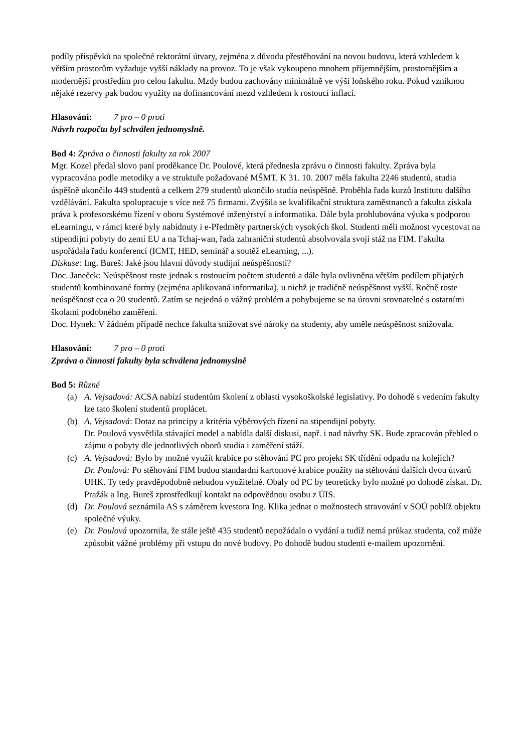podíly příspěvků na společné rektorátní útvary, zejména z důvodu přestěhování na novou budovu, která vzhledem k větším prostorům vyžaduje vyšší náklady na provoz. To je však vykoupeno mnohem příjemnějším, prostornějším a modernější prostředím pro celou fakultu. Mzdy budou zachovány minimálně ve výši loňského roku. Pokud vzniknou nějaké rezervy pak budou využity na dofinancování mezd vzhledem k rostoucí inflaci.
Hlasování: 7 pro – 0 proti
Návrh rozpočtu byl schválen jednomyslně.
Bod 4: Zpráva o činnosti fakulty za rok 2007
Mgr. Kozel předal slovo paní proděkance Dr. Poulové, která přednesla zprávu o činnosti fakulty. Zpráva byla vypracována podle metodiky a ve struktuře požadované MŠMT. K 31. 10. 2007 měla fakulta 2246 studentů, studia úspěšně ukončilo 449 studentů a celkem 279 studentů ukončilo studia neúspěšně. Proběhla řada kurzů Institutu dalšího vzdělávání. Fakulta spolupracuje s více než 75 firmami. Zvýšila se kvalifikační struktura zaměstnanců a fakulta získala práva k profesorskému řízení v oboru Systémové inženýrství a informatika. Dále byla prohlubována výuka s podporou eLearningu, v rámci které byly nabídnuty i e-Předměty partnerských vysokých škol. Studenti měli možnost vycestovat na stipendijní pobyty do zemí EU a na Tchaj-wan, řada zahraniční studentů absolvovala svoji stáž na FIM. Fakulta uspořádala řadu konferencí (ICMT, HED, seminář a soutěž eLearning, ...).
Diskuse: Ing. Bureš: Jaké jsou hlavní důvody studijní neúspěšnosti?
Doc. Janeček: Neúspěšnost roste jednak s rostoucím počtem studentů a dále byla ovlivněna větším podílem přijatých studentů kombinované formy (zejména aplikovaná informatika), u nichž je tradičně neúspěšnost vyšší. Ročně roste neúspěšnost cca o 20 studentů. Zatím se nejedná o vážný problém a pohybujeme se na úrovni srovnatelné s ostatními školami podobného zaměření.
Doc. Hynek: V žádném případě nechce fakulta snižovat své nároky na studenty, aby uměle neúspěšnost snižovala.
Hlasování: 7 pro – 0 proti
Zpráva o činnosti fakulty byla schválena jednomyslně
Bod 5: Různé
(a) A. Vejsadová: ACSA nabízí studentům školení z oblasti vysokoškolské legislativy. Po dohodě s vedením fakulty lze tato školení studentů proplácet.
(b) A. Vejsadová: Dotaz na principy a kritéria výběrových řízení na stipendijní pobyty.
Dr. Poulová vysvětlila stávající model a nabídla další diskusi, např. i nad návrhy SK. Bude zpracován přehled o zájmu o pobyty dle jednotlivých oborů studia i zaměření stáží.
(c) A. Vejsadová: Bylo by možné využít krabice po stěhování PC pro projekt SK třídění odpadu na kolejích?
Dr. Poulová: Po stěhování FIM budou standardní kartonové krabice použity na stěhování dalších dvou útvarů UHK. Ty tedy pravděpodobně nebudou využitelné. Obaly od PC by teoreticky bylo možné po dohodě získat. Dr. Pražák a Ing. Bureš zprostředkují kontakt na odpovědnou osobu z ÚIS.
(d) Dr. Poulová seznámila AS s záměrem kvestora Ing. Klika jednat o možnostech stravování v SOÚ poblíž objektu společné výuky.
(e) Dr. Poulová upozornila, že stále ještě 435 studentů nepožádalo o vydání a tudíž nemá průkaz studenta, což může způsobit vážné problémy při vstupu do nové budovy. Po dohodě budou studenti e-mailem upozorněni.